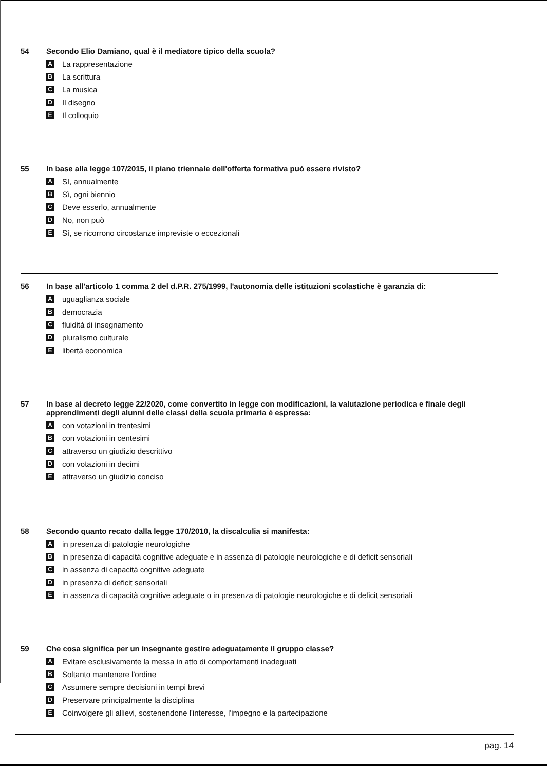54 Secondo Elio Damiano, qual è il mediatore tipico della scuola?
A La rappresentazione
B La scrittura
C La musica
D Il disegno
E Il colloquio
55 In base alla legge 107/2015, il piano triennale dell'offerta formativa può essere rivisto?
A Sì, annualmente
B Sì, ogni biennio
C Deve esserlo, annualmente
D No, non può
E Sì, se ricorrono circostanze impreviste o eccezionali
56 In base all'articolo 1 comma 2 del d.P.R. 275/1999, l'autonomia delle istituzioni scolastiche è garanzia di:
Auguaglianza sociale
Bdemocrazia
Cfluidità di insegnamento
Dpluralismo culturale
Elibertà economica
57 In base al decreto legge 22/2020, come convertito in legge con modificazioni, la valutazione periodica e finale degli apprendimenti degli alunni delle classi della scuola primaria è espressa:
Acon votazioni in trentesimi
Bcon votazioni in centesimi
Cattraverso un giudizio descrittivo
Dcon votazioni in decimi
Eattraverso un giudizio conciso
58 Secondo quanto recato dalla legge 170/2010, la discalculia si manifesta:
Ain presenza di patologie neurologiche
Bin presenza di capacità cognitive adeguate e in assenza di patologie neurologiche e di deficit sensoriali
Cin assenza di capacità cognitive adeguate
Din presenza di deficit sensoriali
Ein assenza di capacità cognitive adeguate o in presenza di patologie neurologiche e di deficit sensoriali
59 Che cosa significa per un insegnante gestire adeguatamente il gruppo classe?
A Evitare esclusivamente la messa in atto di comportamenti inadeguati
B Soltanto mantenere l'ordine
C Assumere sempre decisioni in tempi brevi
D Preservare principalmente la disciplina
E Coinvolgere gli allievi, sostenendone l'interesse, l'impegno e la partecipazione
pag. 14